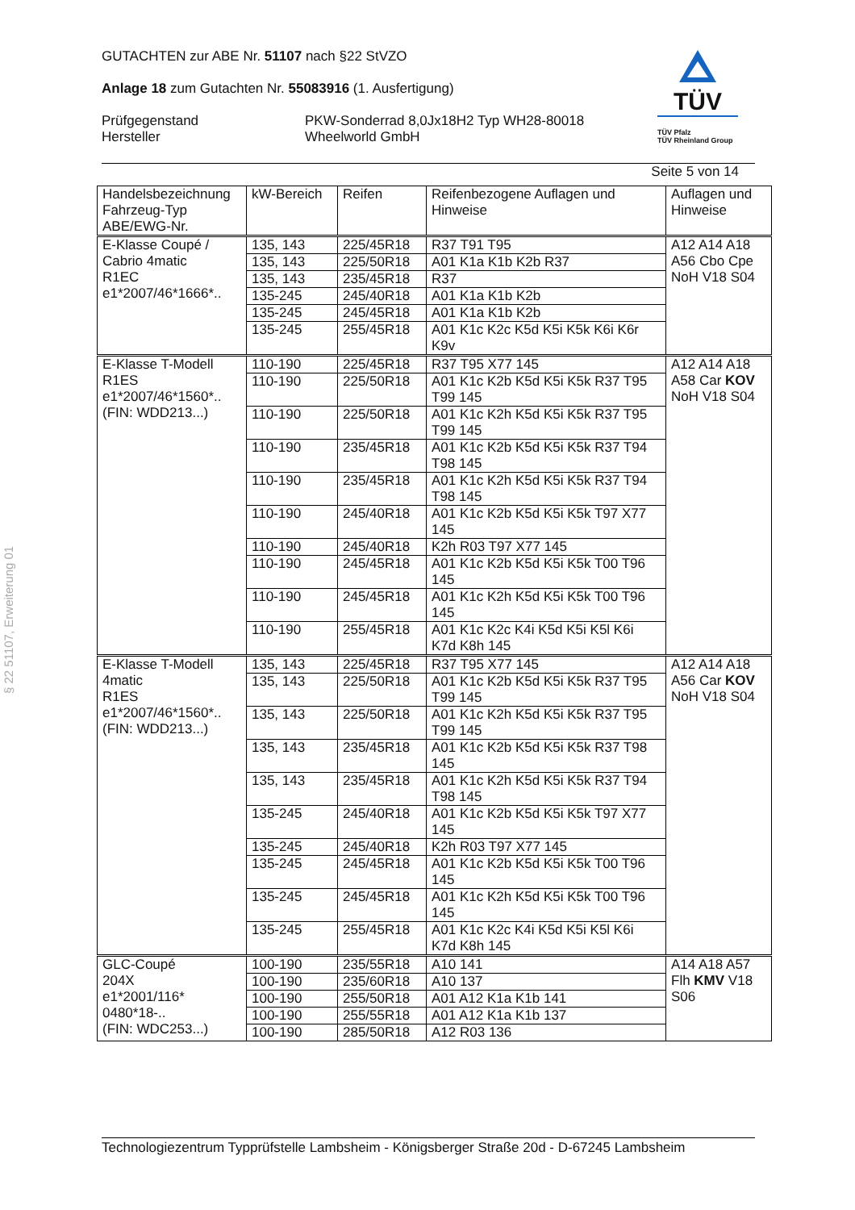§ 22 51107, Erweiterung 01
GUTACHTEN zur ABE Nr. 51107 nach §22 StVZO
Anlage 18 zum Gutachten Nr. 55083916 (1. Ausfertigung)
Prüfgegenstand
Hersteller
PKW-Sonderrad 8,0Jx18H2 Typ WH28-80018
Wheelworld GmbH
Seite 5 von 14
TÜV
TÜV Pfalz
TÜV Rheinland Group
| Handelsbezeichnung Fahrzeug-Typ ABE/EWG-Nr. | kW-Bereich | Reifen | Reifenbezogene Auflagen und Hinweise | Auflagen und Hinweise |
| E-Klasse Coupé / Cabrio 4matic R1EC e1*2007/46*1666*.. | 135, 143 | 225/45R18 | R37 T91 T95 | A12 A14 A18 A56 Cbo Cpe NoH V18 S04 |
| | 135, 143 | 225/50R18 | A01 K1a K1b K2b R37 | |
| | 135, 143 | 235/45R18 | R37 | |
| | 135-245 | 245/40R18 | A01 K1a K1b K2b | |
| | 135-245 | 245/45R18 | A01 K1a K1b K2b | |
| | 135-245 | 255/45R18 | A01 K1c K2c K5d K5i K5k K6i K6r K9v | |
| E-Klasse T-Modell R1ES e1*2007/46*1560*.. (FIN: WDD213...) | 110-190 | 225/45R18 | R37 T95 X77 145 | A12 A14 A18 A58 Car KOV NoH V18 S04 |
| | 110-190 | 225/50R18 | A01 K1c K2b K5d K5i K5k R37 T95 T99 145 | |
| | 110-190 | 225/50R18 | A01 K1c K2h K5d K5i K5k R37 T95 T99 145 | |
| | 110-190 | 235/45R18 | A01 K1c K2b K5d K5i K5k R37 T94 T98 145 | |
| | 110-190 | 235/45R18 | A01 K1c K2h K5d K5i K5k R37 T94 T98 145 | |
| | 110-190 | 245/40R18 | A01 K1c K2b K5d K5i K5k T97 X77 145 | |
| | 110-190 | 245/40R18 | K2h R03 T97 X77 145 | |
| | 110-190 | 245/45R18 | A01 K1c K2b K5d K5i K5k T00 T96 145 | |
| | 110-190 | 245/45R18 | A01 K1c K2h K5d K5i K5k T00 T96 145 | |
| | 110-190 | 255/45R18 | A01 K1c K2c K4i K5d K5i K5l K6i K7d K8h 145 | |
| E-Klasse T-Modell 4matic R1ES e1*2007/46*1560*.. (FIN: WDD213...) | 135, 143 | 225/45R18 | R37 T95 X77 145 | A12 A14 A18 A56 Car KOV NoH V18 S04 |
| | 135, 143 | 225/50R18 | A01 K1c K2b K5d K5i K5k R37 T95 T99 145 | |
| | 135, 143 | 225/50R18 | A01 K1c K2h K5d K5i K5k R37 T95 T99 145 | |
| | 135, 143 | 235/45R18 | A01 K1c K2b K5d K5i K5k R37 T98 145 | |
| | 135, 143 | 235/45R18 | A01 K1c K2h K5d K5i K5k R37 T94 T98 145 | |
| | 135-245 | 245/40R18 | A01 K1c K2b K5d K5i K5k T97 X77 145 | |
| | 135-245 | 245/40R18 | K2h R03 T97 X77 145 | |
| | 135-245 | 245/45R18 | A01 K1c K2b K5d K5i K5k T00 T96 145 | |
| | 135-245 | 245/45R18 | A01 K1c K2h K5d K5i K5k T00 T96 145 | |
| | 135-245 | 255/45R18 | A01 K1c K2c K4i K5d K5i K5l K6i K7d K8h 145 | |
| GLC-Coupé 204X e1*2001/116* 0480*18-.. (FIN: WDC253...) | 100-190 | 235/55R18 | A10 141 | A14 A18 A57 Flh KMV V18 S06 |
| | 100-190 | 235/60R18 | A10 137 | |
| | 100-190 | 255/50R18 | A01 A12 K1a K1b 141 | |
| | 100-190 | 255/55R18 | A01 A12 K1a K1b 137 | |
| | 100-190 | 285/50R18 | A12 R03 136 | |
Technologiezentrum Typprüfstelle Lambsheim - Königsberger Straße 20d - D-67245 Lambsheim